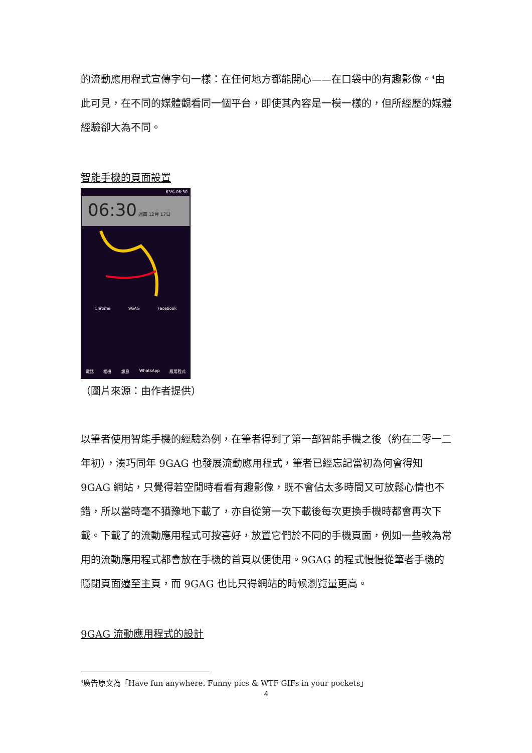的流動應用程式宣傳字句一樣：在任何地方都能開心——在口袋中的有趣影像。<sup>4</sup>由此可見，在不同的媒體觀看同一個平台，即使其內容是一模一樣的，但所經歷的媒體經驗卻大為不同。
智能手機的頁面設置
63% 06:30
06:30 週四 12月 17日
Chrome 9GAG Facebook
電話 相機 訊息 WhatsApp 應用程式
（圖片來源：由作者提供）
以筆者使用智能手機的經驗為例，在筆者得到了第一部智能手機之後（約在二零一二年初），湊巧同年 9GAG 也發展流動應用程式，筆者已經忘記當初為何會得知 9GAG 網站，只覺得若空閒時看看有趣影像，既不會佔太多時間又可放鬆心情也不錯，所以當時毫不猶豫地下載了，亦自從第一次下載後每次更換手機時都會再次下載。下載了的流動應用程式可按喜好，放置它們於不同的手機頁面，例如一些較為常用的流動應用程式都會放在手機的首頁以便使用。9GAG 的程式慢慢從筆者手機的隱閉頁面遷至主頁，而 9GAG 也比只得網站的時候瀏覽量更高。
9GAG 流動應用程式的設計
<sup>4</sup> 廣告原文為「Have fun anywhere. Funny pics & WTF GIFs in your pockets」
4